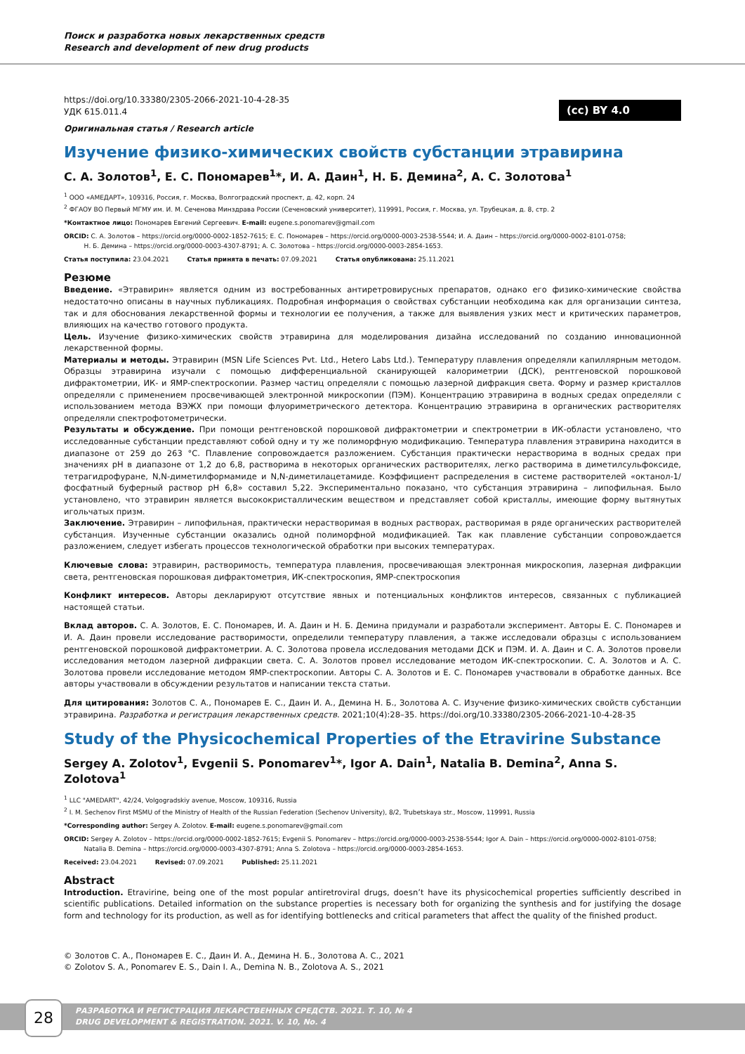Поиск и разработка новых лекарственных средств
Research and development of new drug products
(cc) BY 4.0
https://doi.org/10.33380/2305-2066-2021-10-4-28-35
УДК 615.011.4
Оригинальная статья / Research article
Изучение физико-химических свойств субстанции этравирина
С. А. Золотов<sup>1</sup>, Е. С. Пономарев<sup>1</sup>*, И. А. Даин<sup>1</sup>, Н. Б. Демина<sup>2</sup>, А. С. Золотова<sup>1</sup>
<sup>1</sup> ООО «АМЕДАРТ», 109316, Россия, г. Москва, Волгоградский проспект, д. 42, корп. 24
<sup>2</sup> ФГАОУ ВО Первый МГМУ им. И. М. Сеченова Минздрава России (Сеченовский университет), 119991, Россия, г. Москва, ул. Трубецкая, д. 8, стр. 2
*Контактное лицо: Пономарев Евгений Сергеевич. E-mail: eugene.s.ponomarev@gmail.com
ORCID: С. А. Золотов – https://orcid.org/0000-0002-1852-7615; Е. С. Пономарев – https://orcid.org/0000-0003-2538-5544; И. А. Даин – https://orcid.org/0000-0002-8101-0758;
Н. Б. Демина – https://orcid.org/0000-0003-4307-8791; А. С. Золотова – https://orcid.org/0000-0003-2854-1653.
Статья поступила: 23.04.2021 Статья принята в печать: 07.09.2021 Статья опубликована: 25.11.2021
Резюме
Введение. «Этравирин» является одним из востребованных антиретровирусных препаратов, однако его физико-химические свойства недостаточно описаны в научных публикациях. Подробная информация о свойствах субстанции необходима как для организации синтеза, так и для обоснования лекарственной формы и технологии ее получения, а также для выявления узких мест и критических параметров, влияющих на качество готового продукта.
Цель. Изучение физико-химических свойств этравирина для моделирования дизайна исследований по созданию инновационной лекарственной формы.
Материалы и методы. Этравирин (MSN Life Sciences Pvt. Ltd., Hetero Labs Ltd.). Температуру плавления определяли капиллярным методом. Образцы этравирина изучали с помощью дифференциальной сканирующей калориметрии (ДСК), рентгеновской порошковой дифрактометрии, ИК- и ЯМР-спектроскопии. Размер частиц определяли с помощью лазерной дифракция света. Форму и размер кристаллов определяли с применением просвечивающей электронной микроскопии (ПЭМ). Концентрацию этравирина в водных средах определяли с использованием метода ВЭЖХ при помощи флуориметрического детектора. Концентрацию этравирина в органических растворителях определяли спектрофотометрически.
Результаты и обсуждение. При помощи рентгеновской порошковой дифрактометрии и спектрометрии в ИК-области установлено, что исследованные субстанции представляют собой одну и ту же полиморфную модификацию. Температура плавления этравирина находится в диапазоне от 259 до 263 °C. Плавление сопровождается разложением. Субстанция практически нерастворима в водных средах при значениях pH в диапазоне от 1,2 до 6,8, растворима в некоторых органических растворителях, легко растворима в диметилсульфоксиде, тетрагидрофуране, N,N-диметилформамиде и N,N-диметилацетамиде. Коэффициент распределения в системе растворителей «октанол-1/фосфатный буферный раствор pH 6,8» составил 5,22. Экспериментально показано, что субстанция этравирина – липофильная. Было установлено, что этравирин является высококристаллическим веществом и представляет собой кристаллы, имеющие форму вытянутых игольчатых призм.
Заключение. Этравирин – липофильная, практически нерастворимая в водных растворах, растворимая в ряде органических растворителей субстанция. Изученные субстанции оказались одной полиморфной модификацией. Так как плавление субстанции сопровождается разложением, следует избегать процессов технологической обработки при высоких температурах.
Ключевые слова: этравирин, растворимость, температура плавления, просвечивающая электронная микроскопия, лазерная дифракции света, рентгеновская порошковая дифрактометрия, ИК-спектроскопия, ЯМР-спектроскопия
Конфликт интересов. Авторы декларируют отсутствие явных и потенциальных конфликтов интересов, связанных с публикацией настоящей статьи.
Вклад авторов. С. А. Золотов, Е. С. Пономарев, И. А. Даин и Н. Б. Демина придумали и разработали эксперимент. Авторы Е. С. Пономарев и И. А. Даин провели исследование растворимости, определили температуру плавления, а также исследовали образцы с использованием рентгеновской порошковой дифрактометрии. А. С. Золотова провела исследования методами ДСК и ПЭМ. И. А. Даин и С. А. Золотов провели исследования методом лазерной дифракции света. С. А. Золотов провел исследование методом ИК-спектроскопии. С. А. Золотов и А. С. Золотова провели исследование методом ЯМР-спектроскопии. Авторы С. А. Золотов и Е. С. Пономарев участвовали в обработке данных. Все авторы участвовали в обсуждении результатов и написании текста статьи.
Для цитирования: Золотов С. А., Пономарев Е. С., Даин И. А., Демина Н. Б., Золотова А. С. Изучение физико-химических свойств субстанции этравирина. Разработка и регистрация лекарственных средств. 2021;10(4):28–35. https://doi.org/10.33380/2305-2066-2021-10-4-28-35
Study of the Physicochemical Properties of the Etravirine Substance
Sergey A. Zolotov<sup>1</sup>, Evgenii S. Ponomarev<sup>1</sup>*, Igor A. Dain<sup>1</sup>, Natalia B. Demina<sup>2</sup>, Anna S. Zolotova<sup>1</sup>
<sup>1</sup> LLC "AMEDART", 42/24, Volgogradskiy avenue, Moscow, 109316, Russia
<sup>2</sup> I. M. Sechenov First MSMU of the Ministry of Health of the Russian Federation (Sechenov University), 8/2, Trubetskaya str., Moscow, 119991, Russia
*Corresponding author: Sergey A. Zolotov. E-mail: eugene.s.ponomarev@gmail.com
ORCID: Sergey A. Zolotov – https://orcid.org/0000-0002-1852-7615; Evgenii S. Ponomarev – https://orcid.org/0000-0003-2538-5544; Igor A. Dain – https://orcid.org/0000-0002-8101-0758;
Natalia B. Demina – https://orcid.org/0000-0003-4307-8791; Anna S. Zolotova – https://orcid.org/0000-0003-2854-1653.
Received: 23.04.2021 Revised: 07.09.2021 Published: 25.11.2021
Abstract
Introduction. Etravirine, being one of the most popular antiretroviral drugs, doesn’t have its physicochemical properties sufficiently described in scientific publications. Detailed information on the substance properties is necessary both for organizing the synthesis and for justifying the dosage form and technology for its production, as well as for identifying bottlenecks and critical parameters that affect the quality of the finished product.
© Золотов С. А., Пономарев Е. С., Даин И. А., Демина Н. Б., Золотова А. С., 2021
© Zolotov S. A., Ponomarev E. S., Dain I. A., Demina N. B., Zolotova A. S., 2021
28
РАЗРАБОТКА И РЕГИСТРАЦИЯ ЛЕКАРСТВЕННЫХ СРЕДСТВ. 2021. Т. 10, № 4
DRUG DEVELOPMENT & REGISTRATION. 2021. V. 10, No. 4